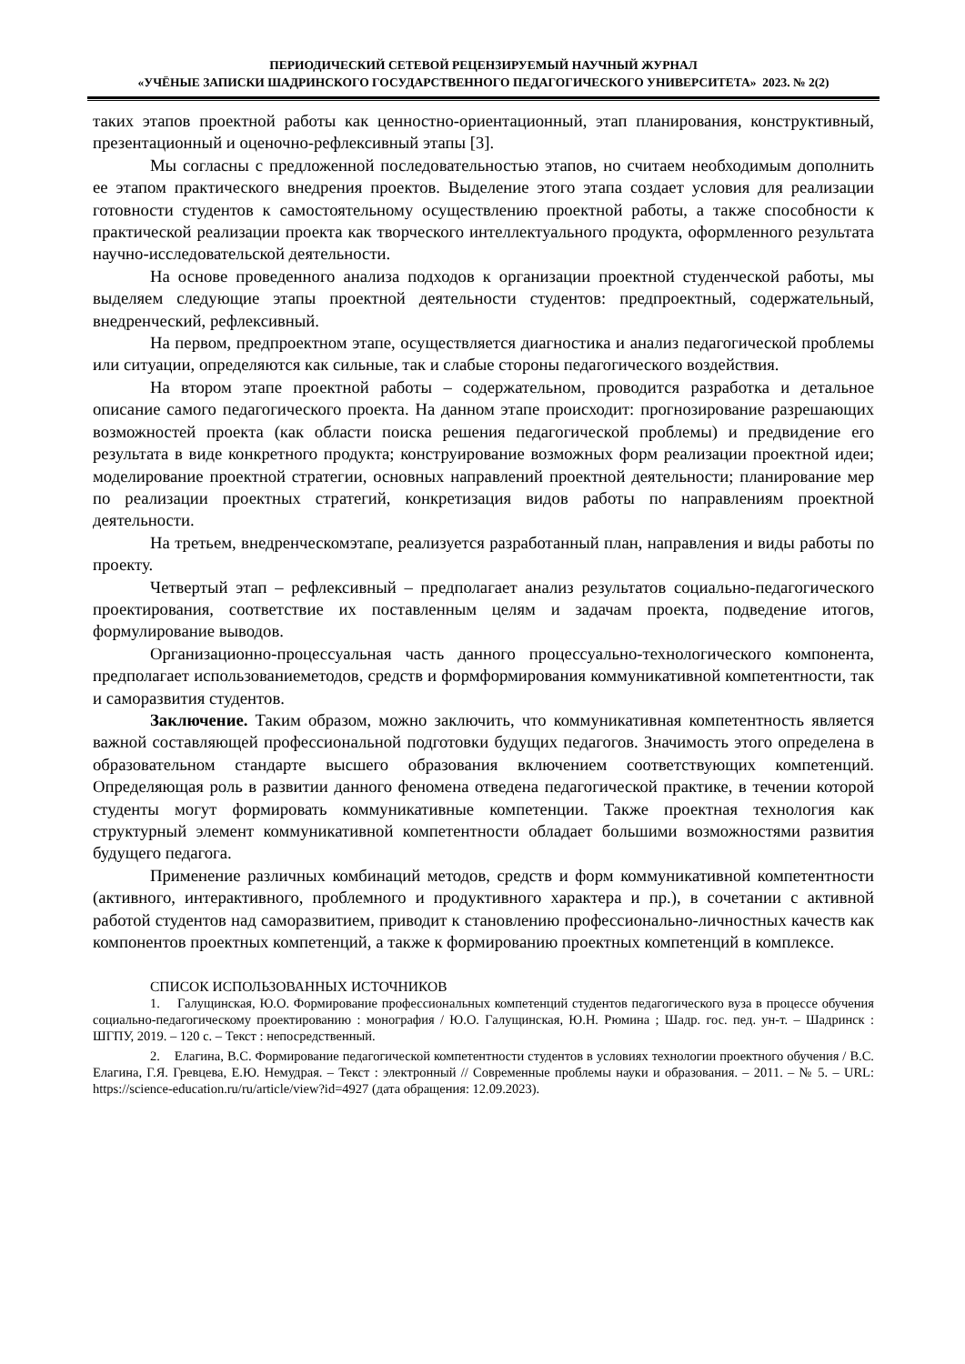ПЕРИОДИЧЕСКИЙ СЕТЕВОЙ РЕЦЕНЗИРУЕМЫЙ НАУЧНЫЙ ЖУРНАЛ
«УЧЁНЫЕ ЗАПИСКИ ШАДРИНСКОГО ГОСУДАРСТВЕННОГО ПЕДАГОГИЧЕСКОГО УНИВЕРСИТЕТА» 2023. № 2(2)
таких этапов проектной работы как ценностно-ориентационный, этап планирования, конструктивный, презентационный и оценочно-рефлексивный этапы [3].
Мы согласны с предложенной последовательностью этапов, но считаем необходимым дополнить ее этапом практического внедрения проектов. Выделение этого этапа создает условия для реализации готовности студентов к самостоятельному осуществлению проектной работы, а также способности к практической реализации проекта как творческого интеллектуального продукта, оформленного результата научно-исследовательской деятельности.
На основе проведенного анализа подходов к организации проектной студенческой работы, мы выделяем следующие этапы проектной деятельности студентов: предпроектный, содержательный, внедренческий, рефлексивный.
На первом, предпроектном этапе, осуществляется диагностика и анализ педагогической проблемы или ситуации, определяются как сильные, так и слабые стороны педагогического воздействия.
На втором этапе проектной работы – содержательном, проводится разработка и детальное описание самого педагогического проекта. На данном этапе происходит: прогнозирование разрешающих возможностей проекта (как области поиска решения педагогической проблемы) и предвидение его результата в виде конкретного продукта; конструирование возможных форм реализации проектной идеи; моделирование проектной стратегии, основных направлений проектной деятельности; планирование мер по реализации проектных стратегий, конкретизация видов работы по направлениям проектной деятельности.
На третьем, внедренческомэтапе, реализуется разработанный план, направления и виды работы по проекту.
Четвертый этап – рефлексивный – предполагает анализ результатов социально-педагогического проектирования, соответствие их поставленным целям и задачам проекта, подведение итогов, формулирование выводов.
Организационно-процессуальная часть данного процессуально-технологического компонента, предполагает использованиеметодов, средств и формформирования коммуникативной компетентности, так и саморазвития студентов.
Заключение. Таким образом, можно заключить, что коммуникативная компетентность является важной составляющей профессиональной подготовки будущих педагогов. Значимость этого определена в образовательном стандарте высшего образования включением соответствующих компетенций. Определяющая роль в развитии данного феномена отведена педагогической практике, в течении которой студенты могут формировать коммуникативные компетенции. Также проектная технология как структурный элемент коммуникативной компетентности обладает большими возможностями развития будущего педагога.
Применение различных комбинаций методов, средств и форм коммуникативной компетентности (активного, интерактивного, проблемного и продуктивного характера и пр.), в сочетании с активной работой студентов над саморазвитием, приводит к становлению профессионально-личностных качеств как компонентов проектных компетенций, а также к формированию проектных компетенций в комплексе.
СПИСОК ИСПОЛЬЗОВАННЫХ ИСТОЧНИКОВ
1. Галущинская, Ю.О. Формирование профессиональных компетенций студентов педагогического вуза в процессе обучения социально-педагогическому проектированию : монография / Ю.О. Галущинская, Ю.Н. Рюмина ; Шадр. гос. пед. ун-т. – Шадринск : ШГПУ, 2019. – 120 с. – Текст : непосредственный.
2. Елагина, В.С. Формирование педагогической компетентности студентов в условиях технологии проектного обучения / В.С. Елагина, Г.Я. Гревцева, Е.Ю. Немудрая. – Текст : электронный // Современные проблемы науки и образования. – 2011. – № 5. – URL: https://science-education.ru/ru/article/view?id=4927 (дата обращения: 12.09.2023).